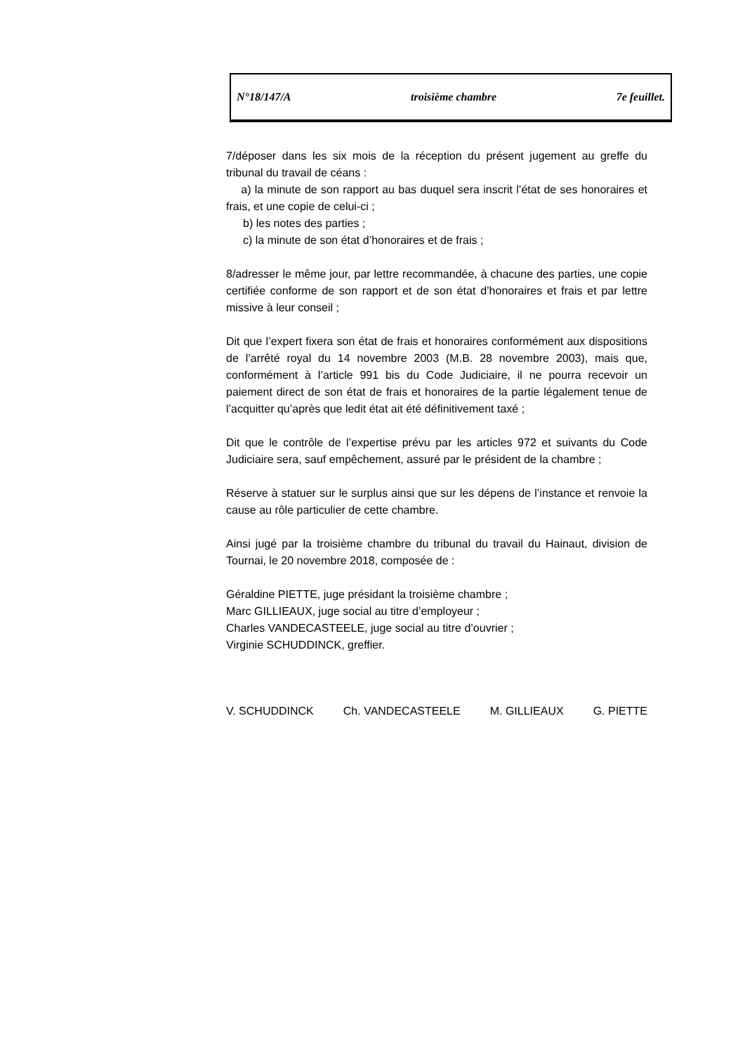N°18/147/A troisième chambre 7e feuillet.
7/déposer dans les six mois de la réception du présent jugement au greffe du tribunal du travail de céans :
a) la minute de son rapport au bas duquel sera inscrit l’état de ses honoraires et frais, et une copie de celui-ci ;
b) les notes des parties ;
c) la minute de son état d’honoraires et de frais ;
8/adresser le même jour, par lettre recommandée, à chacune des parties, une copie certifiée conforme de son rapport et de son état d’honoraires et frais et par lettre missive à leur conseil ;
Dit que l’expert fixera son état de frais et honoraires conformément aux dispositions de l’arrêté royal du 14 novembre 2003 (M.B. 28 novembre 2003), mais que, conformément à l’article 991 bis du Code Judiciaire, il ne pourra recevoir un paiement direct de son état de frais et honoraires de la partie légalement tenue de l’acquitter qu’après que ledit état ait été définitivement taxé ;
Dit que le contrôle de l’expertise prévu par les articles 972 et suivants du Code Judiciaire sera, sauf empêchement, assuré par le président de la chambre ;
Réserve à statuer sur le surplus ainsi que sur les dépens de l’instance et renvoie la cause au rôle particulier de cette chambre.
Ainsi jugé par la troisième chambre du tribunal du travail du Hainaut, division de Tournai, le 20 novembre 2018, composée de :
Géraldine PIETTE, juge présidant la troisième chambre ;
Marc GILLIEAUX, juge social au titre d’employeur ;
Charles VANDECASTEELE, juge social au titre d’ouvrier ;
Virginie SCHUDDINCK, greffier.
V. SCHUDDINCK Ch. VANDECASTEELE M. GILLIEAUX G. PIETTE